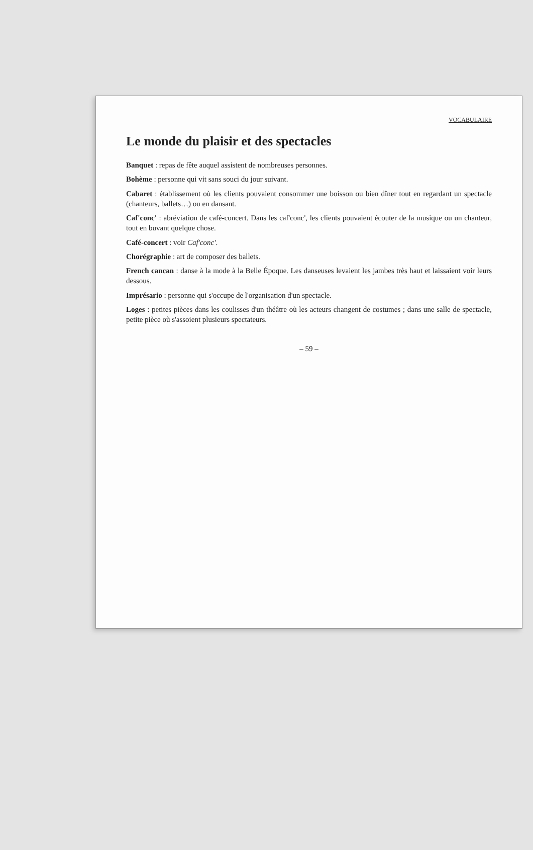VOCABULAIRE
Le monde du plaisir et des spectacles
Banquet : repas de fête auquel assistent de nombreuses personnes.
Bohème : personne qui vit sans souci du jour suivant.
Cabaret : établissement où les clients pouvaient consommer une boisson ou bien dîner tout en regardant un spectacle (chanteurs, ballets…) ou en dansant.
Caf'conc' : abréviation de café-concert. Dans les caf'conc', les clients pouvaient écouter de la musique ou un chanteur, tout en buvant quelque chose.
Café-concert : voir Caf'conc'.
Chorégraphie : art de composer des ballets.
French cancan : danse à la mode à la Belle Époque. Les danseuses levaient les jambes très haut et laissaient voir leurs dessous.
Imprésario : personne qui s'occupe de l'organisation d'un spectacle.
Loges : petites pièces dans les coulisses d'un théâtre où les acteurs changent de costumes ; dans une salle de spectacle, petite pièce où s'assoient plusieurs spectateurs.
– 59 –